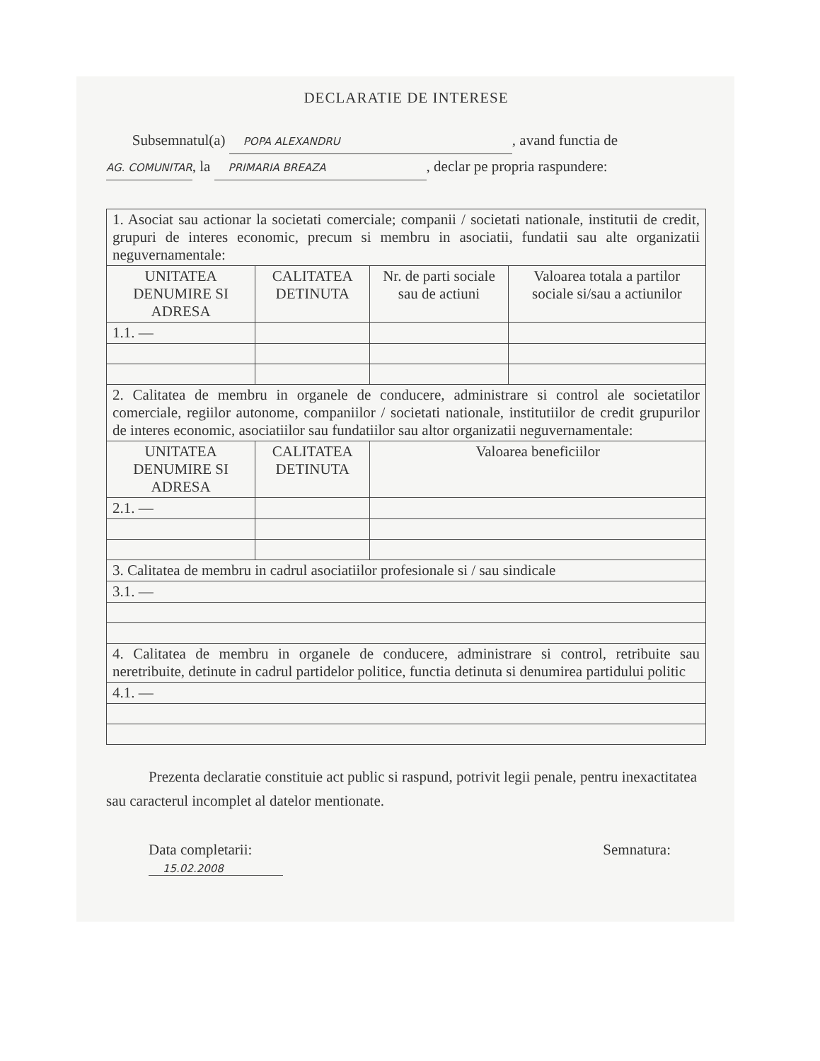DECLARATIE DE INTERESE
Subsemnatul(a) POPA ALEXANDRU, avand functia de
AG. COMUNITAR, la PRIMARIA BREAZA, declar pe propria raspundere:
| 1. Asociat sau actionar la societati comerciale; companii / societati nationale, institutii de credit, grupuri de interes economic, precum si membru in asociatii, fundatii sau alte organizatii neguvernamentale: | | | |
| UNITATEA DENUMIRE SI ADRESA | CALITATEA DETINUTA | Nr. de parti sociale sau de actiuni | Valoarea totala a partilor sociale si/sau a actiunilor |
| 1.1. — | | | |
| 2. Calitatea de membru in organele de conducere, administrare si control ale societatilor comerciale, regiilor autonome, companiilor / societati nationale, institutiilor de credit grupurilor de interes economic, asociatiilor sau fundatiilor sau altor organizatii neguvernamentale: | | | |
| UNITATEA DENUMIRE SI ADRESA | CALITATEA DETINUTA | Valoarea beneficiilor | |
| 2.1. — | | | |
| 3. Calitatea de membru in cadrul asociatiilor profesionale si / sau sindicale | | | |
| 3.1. — | | | |
| 4. Calitatea de membru in organele de conducere, administrare si control, retribuite sau neretribuite, detinute in cadrul partidelor politice, functia detinuta si denumirea partidului politic | | | |
| 4.1. — | | | |
Prezenta declaratie constituie act public si raspund, potrivit legii penale, pentru inexactitatea sau caracterul incomplet al datelor mentionate.
Data completarii:
15.02.2008
Semnatura: